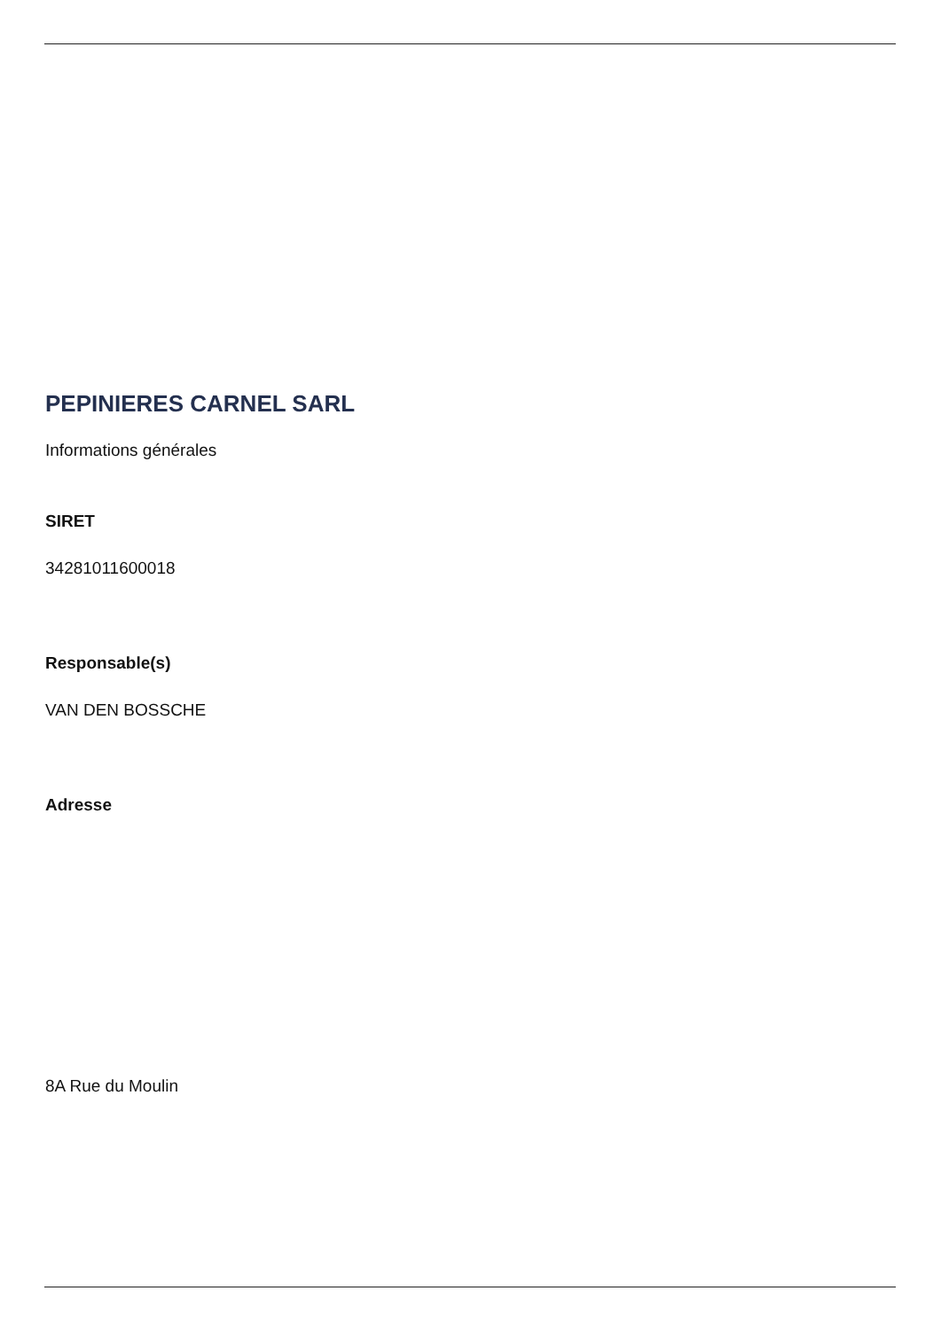PEPINIERES CARNEL SARL
Informations générales
SIRET
34281011600018
Responsable(s)
VAN DEN BOSSCHE
Adresse
8A Rue du Moulin